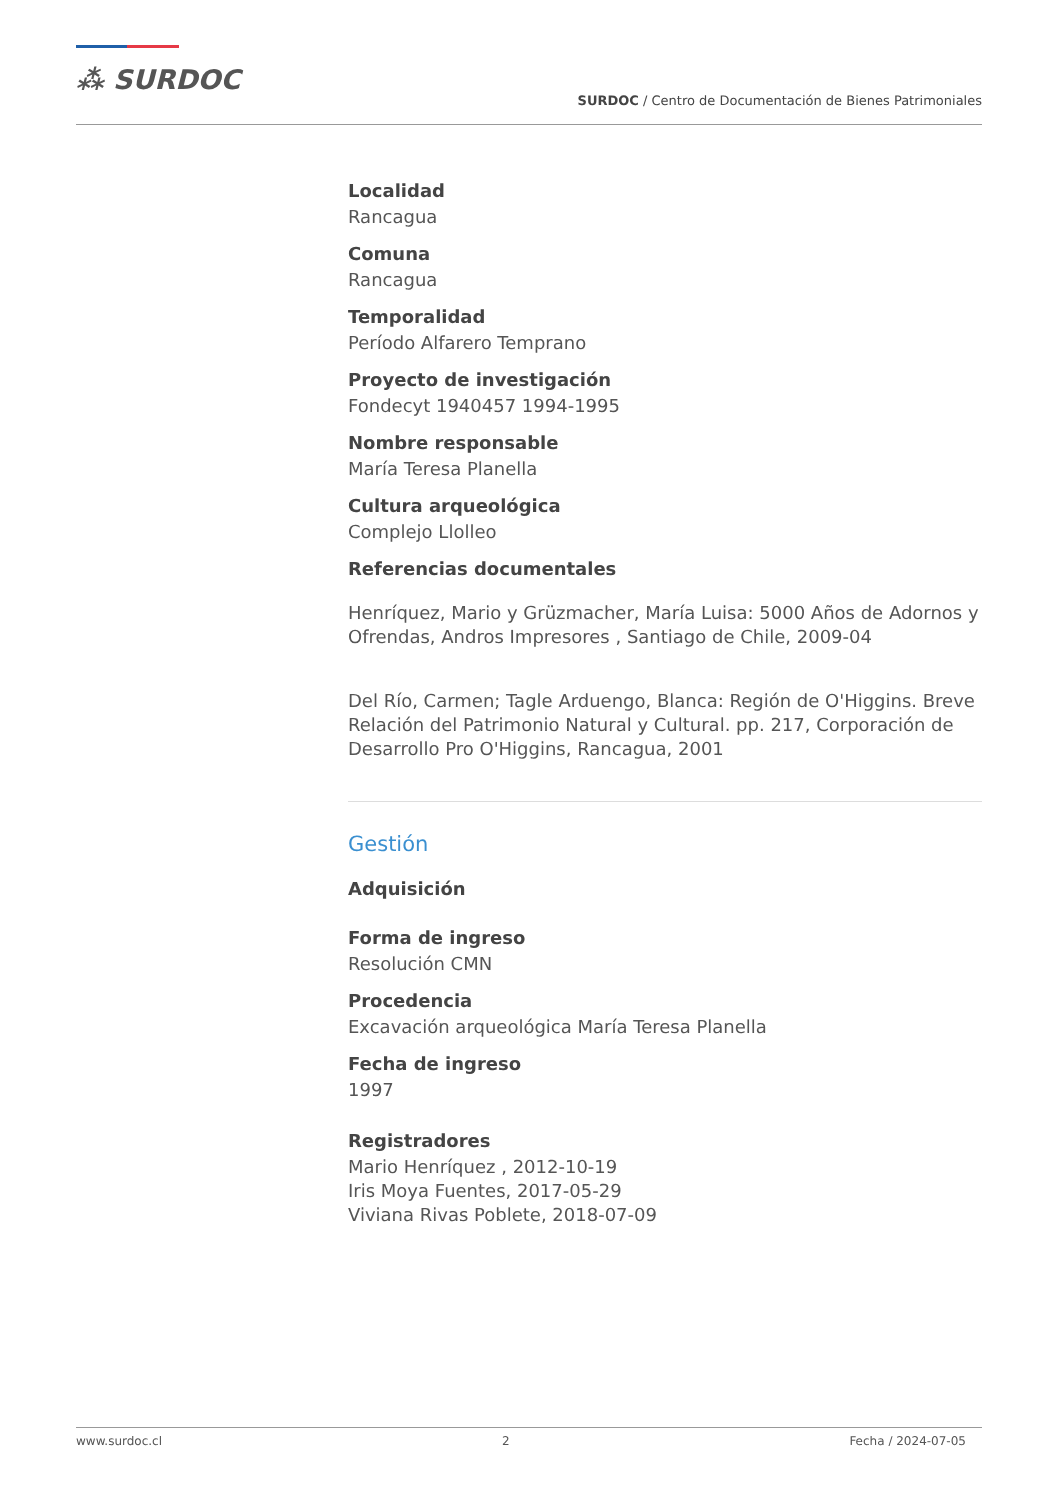⁂ SURDOC
SURDOC / Centro de Documentación de Bienes Patrimoniales
Localidad
Rancagua
Comuna
Rancagua
Temporalidad
Período Alfarero Temprano
Proyecto de investigación
Fondecyt 1940457 1994-1995
Nombre responsable
María Teresa Planella
Cultura arqueológica
Complejo Llolleo
Referencias documentales
Henríquez, Mario y Grüzmacher, María Luisa: 5000 Años de Adornos y Ofrendas, Andros Impresores , Santiago de Chile, 2009-04
Del Río, Carmen; Tagle Arduengo, Blanca: Región de O'Higgins. Breve Relación del Patrimonio Natural y Cultural. pp. 217, Corporación de Desarrollo Pro O'Higgins, Rancagua, 2001
Gestión
Adquisición
Forma de ingreso
Resolución CMN
Procedencia
Excavación arqueológica María Teresa Planella
Fecha de ingreso
1997
Registradores
Mario Henríquez , 2012-10-19
Iris Moya Fuentes, 2017-05-29
Viviana Rivas Poblete, 2018-07-09
www.surdoc.cl 2 Fecha / 2024-07-05